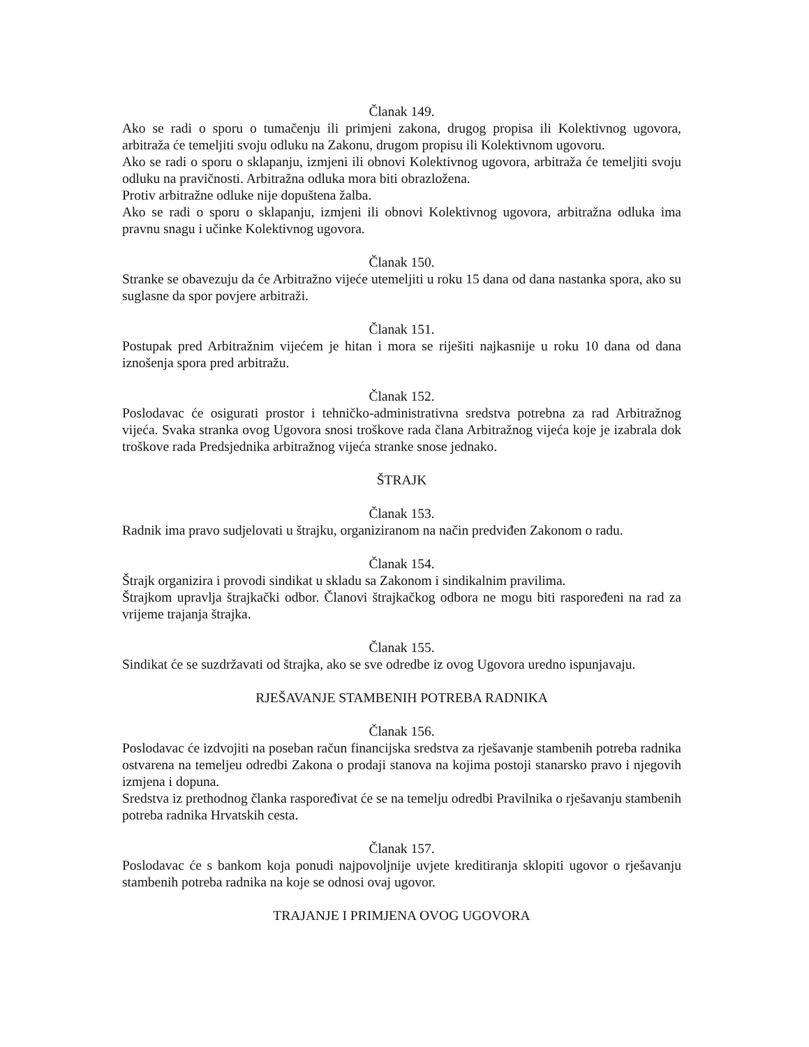Članak 149.
Ako se radi o sporu o tumačenju ili primjeni zakona, drugog propisa ili Kolektivnog ugovora, arbitraža će temeljiti svoju odluku na Zakonu, drugom propisu ili Kolektivnom ugovoru.
Ako se radi o sporu o sklapanju, izmjeni ili obnovi Kolektivnog ugovora, arbitraža će temeljiti svoju odluku na pravičnosti. Arbitražna odluka mora biti obrazložena.
Protiv arbitražne odluke nije dopuštena žalba.
Ako se radi o sporu o sklapanju, izmjeni ili obnovi Kolektivnog ugovora, arbitražna odluka ima pravnu snagu i učinke Kolektivnog ugovora.
Članak 150.
Stranke se obavezuju da će Arbitražno vijeće utemeljiti u roku 15 dana od dana nastanka spora, ako su suglasne da spor povjere arbitraži.
Članak 151.
Postupak pred Arbitražnim vijećem je hitan i mora se riješiti najkasnije u roku 10 dana od dana iznošenja spora pred arbitražu.
Članak 152.
Poslodavac će osigurati prostor i tehničko-administrativna sredstva potrebna za rad Arbitražnog vijeća. Svaka stranka ovog Ugovora snosi troškove rada člana Arbitražnog vijeća koje je izabrala dok troškove rada Predsjednika arbitražnog vijeća stranke snose jednako.
ŠTRAJK
Članak 153.
Radnik ima pravo sudjelovati u štrajku, organiziranom na način predviđen Zakonom o radu.
Članak 154.
Štrajk organizira i provodi sindikat u skladu sa Zakonom i sindikalnim pravilima.
Štrajkom upravlja štrajkački odbor. Članovi štrajkačkog odbora ne mogu biti raspoređeni na rad za vrijeme trajanja štrajka.
Članak 155.
Sindikat će se suzdržavati od štrajka, ako se sve odredbe iz ovog Ugovora uredno ispunjavaju.
RJEŠAVANJE STAMBENIH POTREBA RADNIKA
Članak 156.
Poslodavac će izdvojiti na poseban račun financijska sredstva za rješavanje stambenih potreba radnika ostvarena na temeljeu odredbi Zakona o prodaji stanova na kojima postoji stanarsko pravo i njegovih izmjena i dopuna.
Sredstva iz prethodnog članka raspoređivat će se na temelju odredbi Pravilnika o rješavanju stambenih potreba radnika Hrvatskih cesta.
Članak 157.
Poslodavac će s bankom koja ponudi najpovoljnije uvjete kreditiranja sklopiti ugovor o rješavanju stambenih potreba radnika na koje se odnosi ovaj ugovor.
TRAJANJE I PRIMJENA OVOG UGOVORA